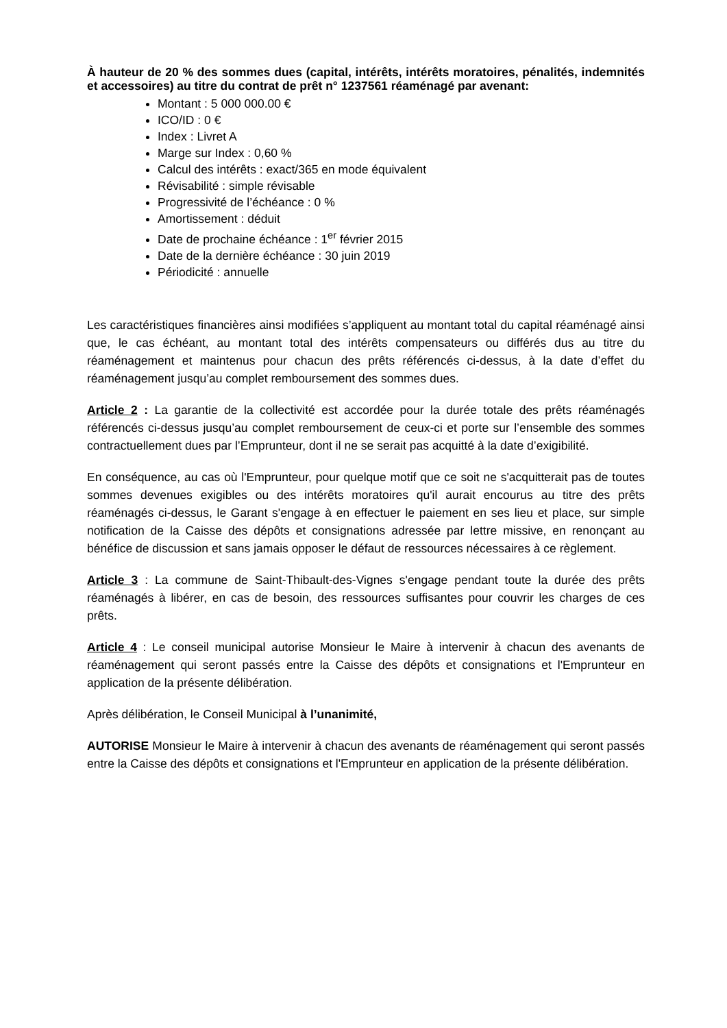À hauteur de 20 % des sommes dues (capital, intérêts, intérêts moratoires, pénalités, indemnités et accessoires) au titre du contrat de prêt n° 1237561 réaménagé par avenant:
Montant : 5 000 000.00 €
ICO/ID : 0 €
Index : Livret A
Marge sur Index : 0,60 %
Calcul des intérêts : exact/365 en mode équivalent
Révisabilité : simple révisable
Progressivité de l’échéance : 0 %
Amortissement : déduit
Date de prochaine échéance : 1<sup>er</sup> février 2015
Date de la dernière échéance : 30 juin 2019
Périodicité : annuelle
Les caractéristiques financières ainsi modifiées s’appliquent au montant total du capital réaménagé ainsi que, le cas échéant, au montant total des intérêts compensateurs ou différés dus au titre du réaménagement et maintenus pour chacun des prêts référencés ci-dessus, à la date d’effet du réaménagement jusqu’au complet remboursement des sommes dues.
Article 2 : La garantie de la collectivité est accordée pour la durée totale des prêts réaménagés référencés ci-dessus jusqu’au complet remboursement de ceux-ci et porte sur l’ensemble des sommes contractuellement dues par l’Emprunteur, dont il ne se serait pas acquitté à la date d’exigibilité.
En conséquence, au cas où l'Emprunteur, pour quelque motif que ce soit ne s'acquitterait pas de toutes sommes devenues exigibles ou des intérêts moratoires qu'il aurait encourus au titre des prêts réaménagés ci-dessus, le Garant s'engage à en effectuer le paiement en ses lieu et place, sur simple notification de la Caisse des dépôts et consignations adressée par lettre missive, en renonçant au bénéfice de discussion et sans jamais opposer le défaut de ressources nécessaires à ce règlement.
Article 3 : La commune de Saint-Thibault-des-Vignes s'engage pendant toute la durée des prêts réaménagés à libérer, en cas de besoin, des ressources suffisantes pour couvrir les charges de ces prêts.
Article 4 : Le conseil municipal autorise Monsieur le Maire à intervenir à chacun des avenants de réaménagement qui seront passés entre la Caisse des dépôts et consignations et l'Emprunteur en application de la présente délibération.
Après délibération, le Conseil Municipal à l’unanimité,
AUTORISE Monsieur le Maire à intervenir à chacun des avenants de réaménagement qui seront passés entre la Caisse des dépôts et consignations et l'Emprunteur en application de la présente délibération.